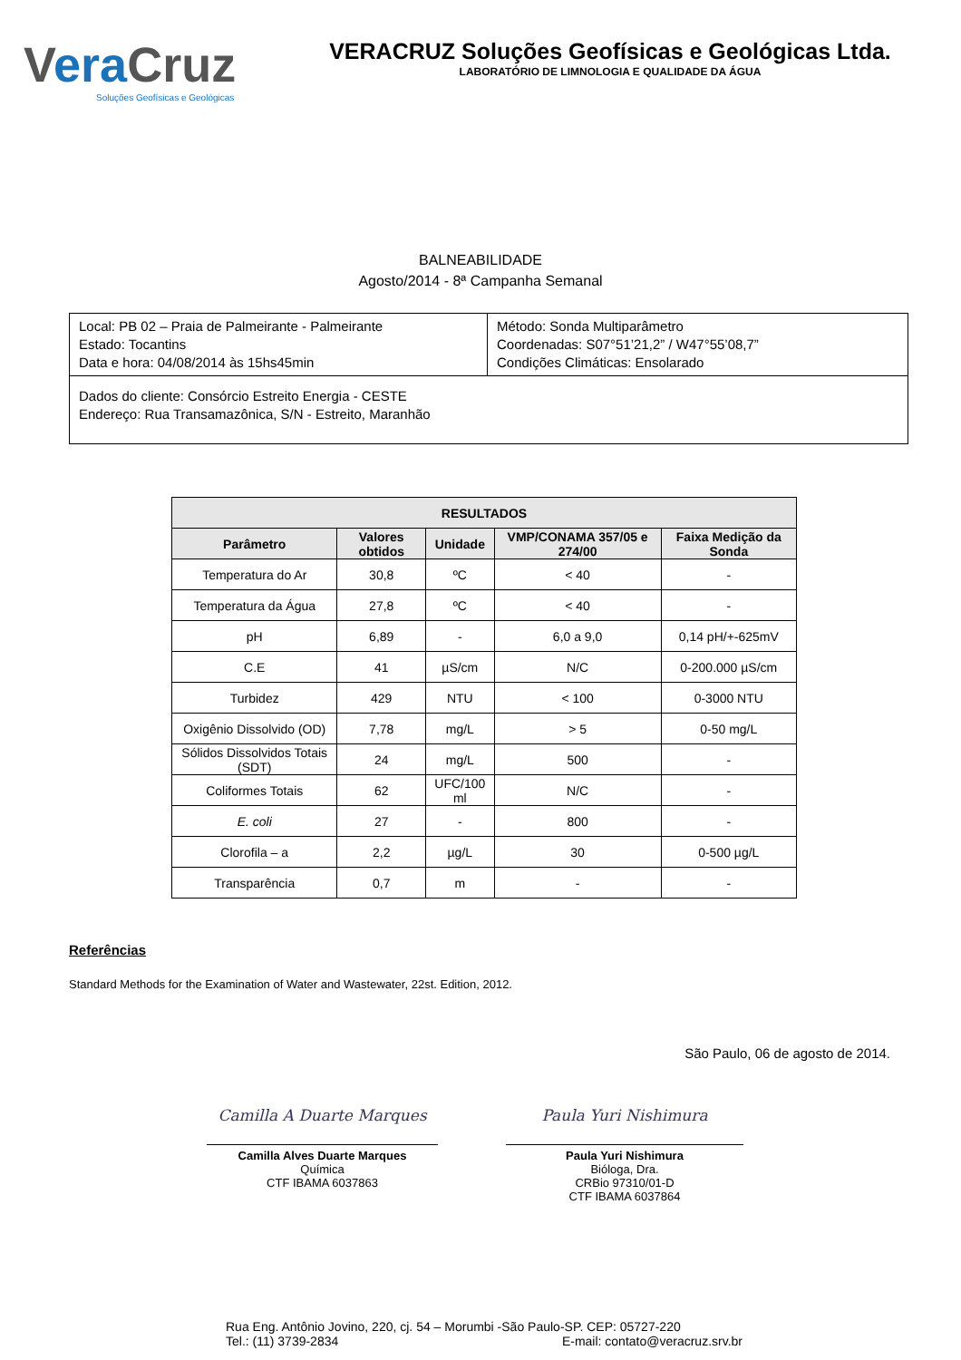Vera Cruz
Soluções Geofísicas e Geológicas
VERACRUZ Soluções Geofísicas e Geológicas Ltda.
LABORATÓRIO DE LIMNOLOGIA E QUALIDADE DA ÁGUA
BALNEABILIDADE
Agosto/2014 - 8ª Campanha Semanal
| Local: PB 02 – Praia de Palmeirante - Palmeirante Estado: Tocantins Data e hora: 04/08/2014 às 15hs45min | Método: Sonda Multiparâmetro Coordenadas: S07°51’21,2” / W47°55’08,7” Condições Climáticas: Ensolarado |
| Dados do cliente: Consórcio Estreito Energia - CESTE Endereço: Rua Transamazônica, S/N - Estreito, Maranhão | |
| RESULTADOS | | | | |
| --- | --- | --- | --- | --- |
| Parâmetro | Valores obtidos | Unidade | VMP/CONAMA 357/05 e 274/00 | Faixa Medição da Sonda |
| Temperatura do Ar | 30,8 | ºC | < 40 | - |
| Temperatura da Água | 27,8 | ºC | < 40 | - |
| pH | 6,89 | - | 6,0 a 9,0 | 0,14 pH/+-625mV |
| C.E | 41 | µS/cm | N/C | 0-200.000 µS/cm |
| Turbidez | 429 | NTU | < 100 | 0-3000 NTU |
| Oxigênio Dissolvido (OD) | 7,78 | mg/L | > 5 | 0-50 mg/L |
| Sólidos Dissolvidos Totais (SDT) | 24 | mg/L | 500 | - |
| Coliformes Totais | 62 | UFC/100 ml | N/C | - |
| E. coli | 27 | - | 800 | - |
| Clorofila – a | 2,2 | µg/L | 30 | 0-500 µg/L |
| Transparência | 0,7 | m | - | - |
Referências
Standard Methods for the Examination of Water and Wastewater, 22st. Edition, 2012.
São Paulo, 06 de agosto de 2014.
Camilla A Duarte Marques
Camilla Alves Duarte Marques
Química
CTF IBAMA 6037863
Paula Yuri Nishimura
Paula Yuri Nishimura
Bióloga, Dra.
CRBio 97310/01-D
CTF IBAMA 6037864
Rua Eng. Antônio Jovino, 220, cj. 54 – Morumbi -São Paulo-SP. CEP: 05727-220
Tel.: (11) 3739-2834 E-mail: contato@veracruz.srv.br